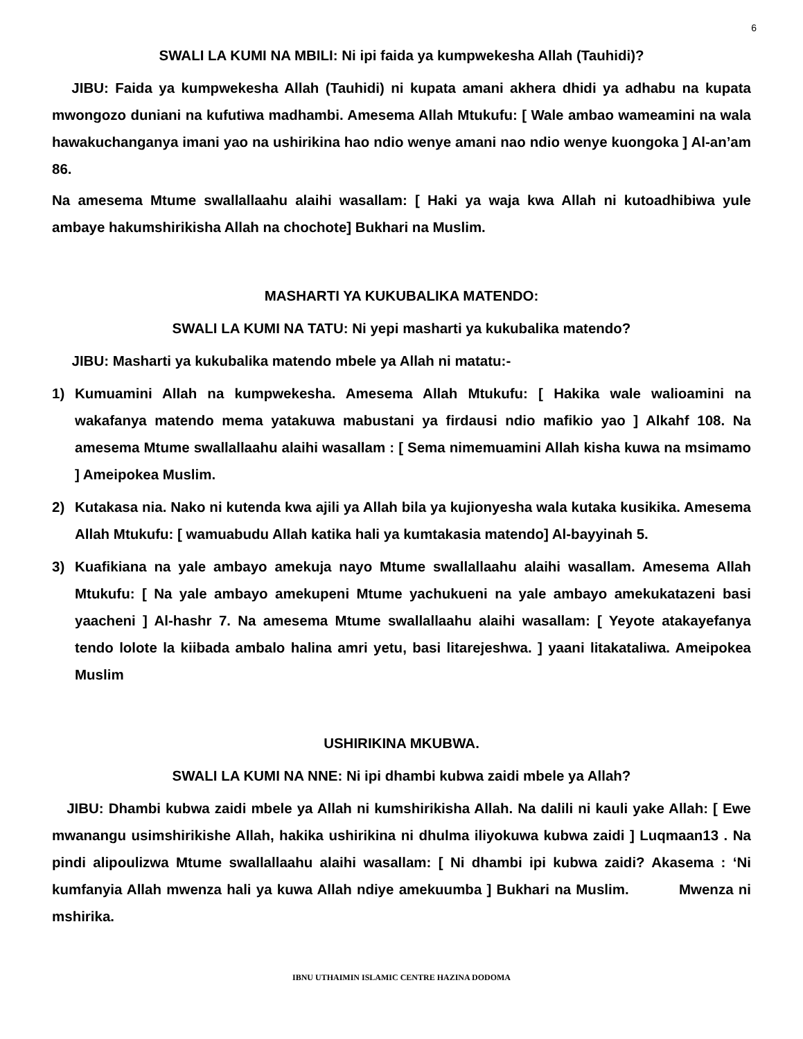6
SWALI LA KUMI NA MBILI: Ni ipi faida ya kumpwekesha Allah (Tauhidi)?
JIBU: Faida ya kumpwekesha Allah (Tauhidi) ni kupata amani akhera dhidi ya adhabu na kupata mwongozo duniani na kufutiwa madhambi. Amesema Allah Mtukufu: [ Wale ambao wameamini na wala hawakuchanganya imani yao na ushirikina hao ndio wenye amani nao ndio wenye kuongoka ] Al-an’am 86.
Na amesema Mtume swallallaahu alaihi wasallam: [ Haki ya waja kwa Allah ni kutoadhibiwa yule ambaye hakumshirikisha Allah na chochote] Bukhari na Muslim.
MASHARTI YA KUKUBALIKA MATENDO:
SWALI LA KUMI NA TATU: Ni yepi masharti ya kukubalika matendo?
JIBU: Masharti ya kukubalika matendo mbele ya Allah ni matatu:-
1) Kumuamini Allah na kumpwekesha. Amesema Allah Mtukufu: [ Hakika wale walioamini na wakafanya matendo mema yatakuwa mabustani ya firdausi ndio mafikio yao ] Alkahf 108. Na amesema Mtume swallallaahu alaihi wasallam : [ Sema nimemuamini Allah kisha kuwa na msimamo ] Ameipokea Muslim.
2) Kutakasa nia. Nako ni kutenda kwa ajili ya Allah bila ya kujionyesha wala kutaka kusikika. Amesema Allah Mtukufu: [ wamuabudu Allah katika hali ya kumtakasia matendo] Al-bayyinah 5.
3) Kuafikiana na yale ambayo amekuja nayo Mtume swallallaahu alaihi wasallam. Amesema Allah Mtukufu: [ Na yale ambayo amekupeni Mtume yachukueni na yale ambayo amekukatazeni basi yaacheni ] Al-hashr 7. Na amesema Mtume swallallaahu alaihi wasallam: [ Yeyote atakayefanya tendo lolote la kiibada ambalo halina amri yetu, basi litarejeshwa. ] yaani litakataliwa. Ameipokea Muslim
USHIRIKINA MKUBWA.
SWALI LA KUMI NA NNE: Ni ipi dhambi kubwa zaidi mbele ya Allah?
JIBU: Dhambi kubwa zaidi mbele ya Allah ni kumshirikisha Allah. Na dalili ni kauli yake Allah: [ Ewe mwanangu usimshirikishe Allah, hakika ushirikina ni dhulma iliyokuwa kubwa zaidi ] Luqmaan13 . Na pindi alipoulizwa Mtume swallallaahu alaihi wasallam: [ Ni dhambi ipi kubwa zaidi? Akasema : ‘Ni kumfanyia Allah mwenza hali ya kuwa Allah ndiye amekuumba ] Bukhari na Muslim. Mwenza ni mshirika.
IBNU UTHAIMIN ISLAMIC CENTRE HAZINA DODOMA